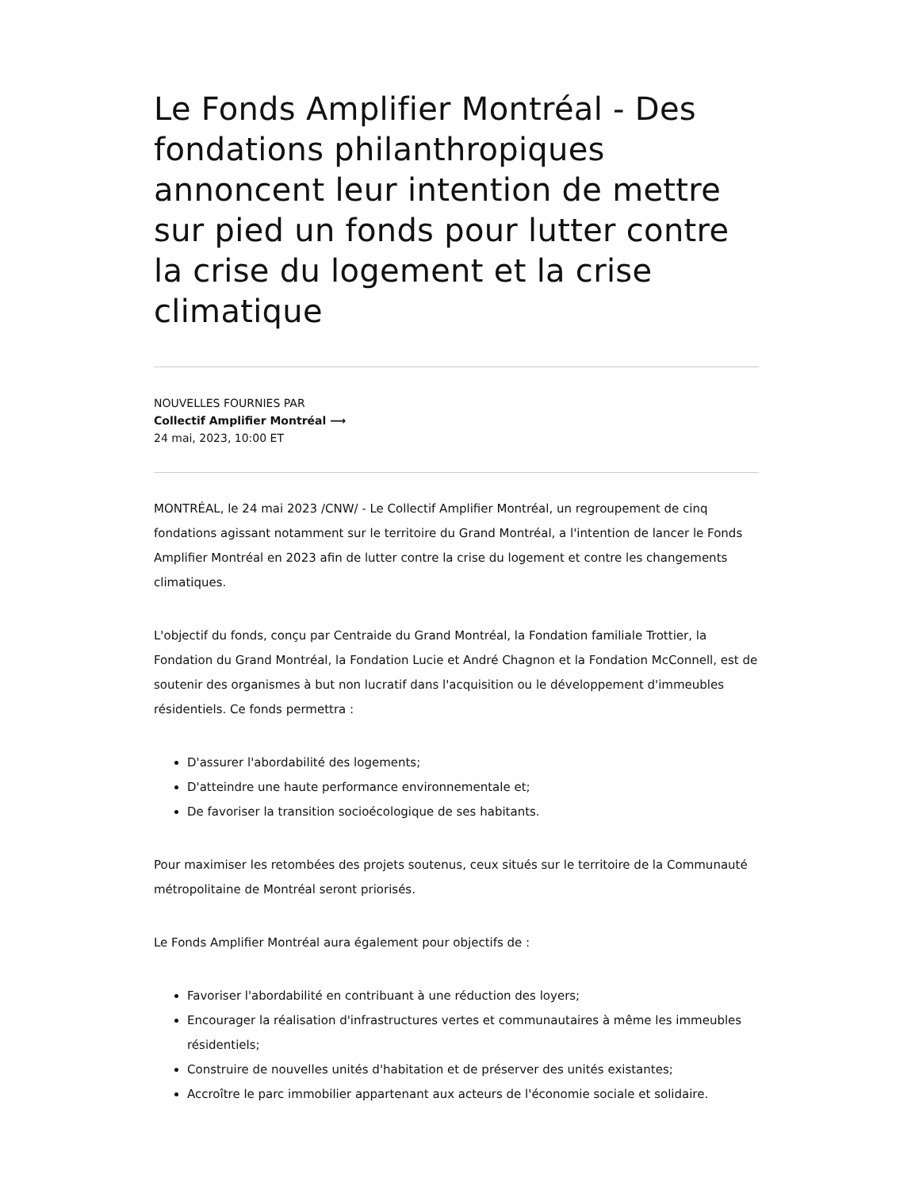Le Fonds Amplifier Montréal - Des fondations philanthropiques annoncent leur intention de mettre sur pied un fonds pour lutter contre la crise du logement et la crise climatique
NOUVELLES FOURNIES PAR
Collectif Amplifier Montréal ⟶
24 mai, 2023, 10:00 ET
MONTRÉAL, le 24 mai 2023 /CNW/ - Le Collectif Amplifier Montréal, un regroupement de cinq fondations agissant notamment sur le territoire du Grand Montréal, a l'intention de lancer le Fonds Amplifier Montréal en 2023 afin de lutter contre la crise du logement et contre les changements climatiques.
L'objectif du fonds, conçu par Centraide du Grand Montréal, la Fondation familiale Trottier, la Fondation du Grand Montréal, la Fondation Lucie et André Chagnon et la Fondation McConnell, est de soutenir des organismes à but non lucratif dans l'acquisition ou le développement d'immeubles résidentiels. Ce fonds permettra :
D'assurer l'abordabilité des logements;
D'atteindre une haute performance environnementale et;
De favoriser la transition socioécologique de ses habitants.
Pour maximiser les retombées des projets soutenus, ceux situés sur le territoire de la Communauté métropolitaine de Montréal seront priorisés.
Le Fonds Amplifier Montréal aura également pour objectifs de :
Favoriser l'abordabilité en contribuant à une réduction des loyers;
Encourager la réalisation d'infrastructures vertes et communautaires à même les immeubles résidentiels;
Construire de nouvelles unités d'habitation et de préserver des unités existantes;
Accroître le parc immobilier appartenant aux acteurs de l'économie sociale et solidaire.